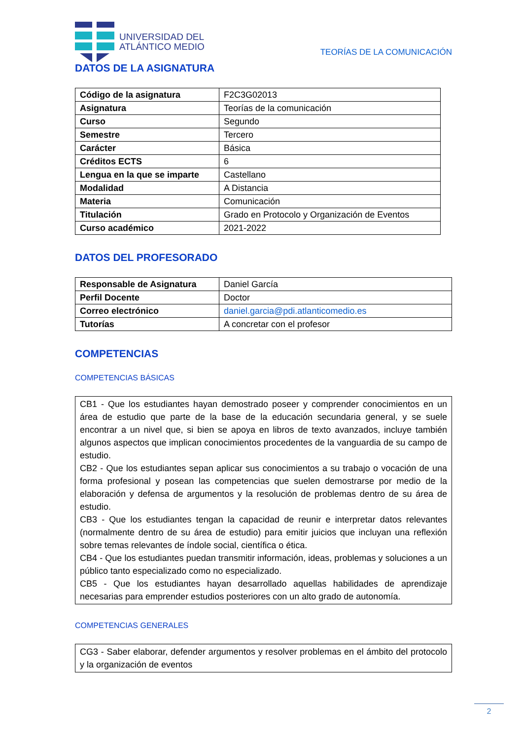UNIVERSIDAD DEL
ATLÁNTICO MEDIO
TEORÍAS DE LA COMUNICACIÓN
DATOS DE LA ASIGNATURA
| Código de la asignatura | F2C3G02013 |
| Asignatura | Teorías de la comunicación |
| Curso | Segundo |
| Semestre | Tercero |
| Carácter | Básica |
| Créditos ECTS | 6 |
| Lengua en la que se imparte | Castellano |
| Modalidad | A Distancia |
| Materia | Comunicación |
| Titulación | Grado en Protocolo y Organización de Eventos |
| Curso académico | 2021-2022 |
DATOS DEL PROFESORADO
| Responsable de Asignatura | Daniel García |
| Perfil Docente | Doctor |
| Correo electrónico | daniel.garcia@pdi.atlanticomedio.es |
| Tutorías | A concretar con el profesor |
COMPETENCIAS
COMPETENCIAS BÁSICAS
CB1 - Que los estudiantes hayan demostrado poseer y comprender conocimientos en un área de estudio que parte de la base de la educación secundaria general, y se suele encontrar a un nivel que, si bien se apoya en libros de texto avanzados, incluye también algunos aspectos que implican conocimientos procedentes de la vanguardia de su campo de estudio.
CB2 - Que los estudiantes sepan aplicar sus conocimientos a su trabajo o vocación de una forma profesional y posean las competencias que suelen demostrarse por medio de la elaboración y defensa de argumentos y la resolución de problemas dentro de su área de estudio.
CB3 - Que los estudiantes tengan la capacidad de reunir e interpretar datos relevantes (normalmente dentro de su área de estudio) para emitir juicios que incluyan una reflexión sobre temas relevantes de índole social, científica o ética.
CB4 - Que los estudiantes puedan transmitir información, ideas, problemas y soluciones a un público tanto especializado como no especializado.
CB5 - Que los estudiantes hayan desarrollado aquellas habilidades de aprendizaje necesarias para emprender estudios posteriores con un alto grado de autonomía.
COMPETENCIAS GENERALES
CG3 - Saber elaborar, defender argumentos y resolver problemas en el ámbito del protocolo y la organización de eventos
2